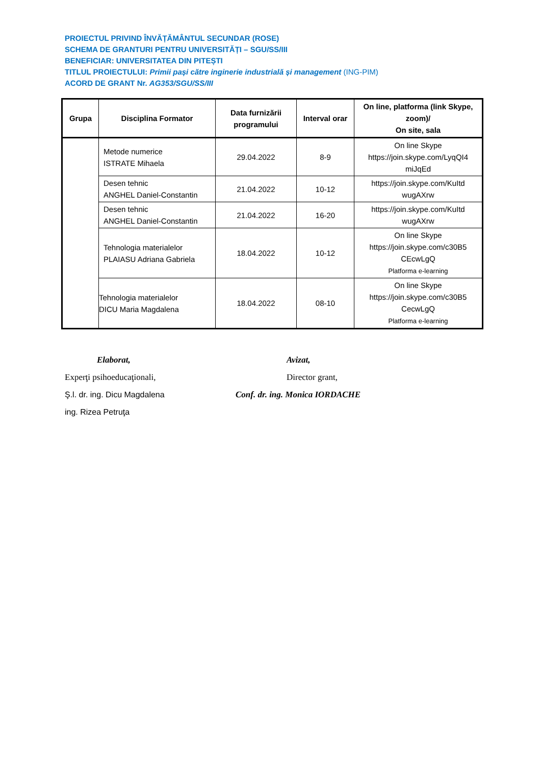PROIECTUL PRIVIND ÎNVĂȚĂMÂNTUL SECUNDAR (ROSE)
SCHEMA DE GRANTURI PENTRU UNIVERSITĂȚI – SGU/SS/III
BENEFICIAR: UNIVERSITATEA DIN PITEȘTI
TITLUL PROIECTULUI: Primii pași către inginerie industrială și management (ING-PIM)
ACORD DE GRANT Nr. AG353/SGU/SS/III
| Grupa | Disciplina Formator | Data furnizării programului | Interval orar | On line, platforma (link Skype, zoom)/ On site, sala |
| --- | --- | --- | --- | --- |
| | Metode numerice ISTRATE Mihaela | 29.04.2022 | 8-9 | On line Skype https://join.skype.com/LyqQI4 miJqEd |
| | Desen tehnic ANGHEL Daniel-Constantin | 21.04.2022 | 10-12 | https://join.skype.com/KuItd wugAXrw |
| | Desen tehnic ANGHEL Daniel-Constantin | 21.04.2022 | 16-20 | https://join.skype.com/KuItd wugAXrw |
| | Tehnologia materialelor PLAIASU Adriana Gabriela | 18.04.2022 | 10-12 | On line Skype https://join.skype.com/c30B5 CEcwLgQ Platforma e-learning |
| | Tehnologia materialelor DICU Maria Magdalena | 18.04.2022 | 08-10 | On line Skype https://join.skype.com/c30B5 CecwLgQ Platforma e-learning |
Elaborat, Avizat,
Experţi psihoeducaţionali, Director grant,
Ş.l. dr. ing. Dicu Magdalena Conf. dr. ing. Monica IORDACHE
ing. Rizea Petruţa